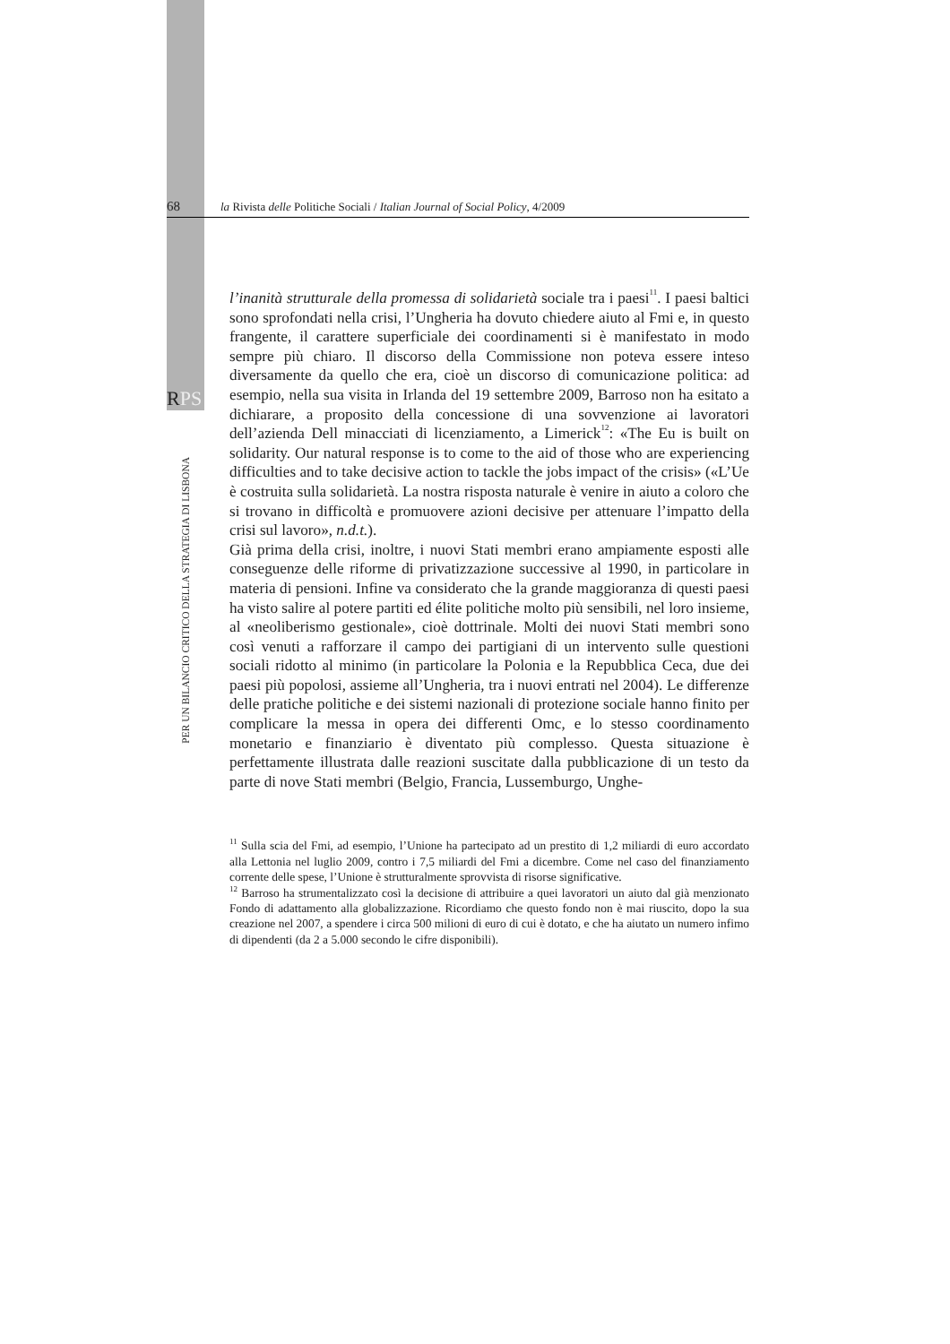68 la Rivista delle Politiche Sociali / Italian Journal of Social Policy, 4/2009
RPS
PER UN BILANCIO CRITICO DELLA STRATEGIA DI LISBONA
l’inanità strutturale della promessa di solidarietà sociale tra i paesi<sup>11</sup>. I paesi baltici sono sprofondati nella crisi, l’Ungheria ha dovuto chiedere aiuto al Fmi e, in questo frangente, il carattere superficiale dei coordinamenti si è manifestato in modo sempre più chiaro. Il discorso della Commissione non poteva essere inteso diversamente da quello che era, cioè un discorso di comunicazione politica: ad esempio, nella sua visita in Irlanda del 19 settembre 2009, Barroso non ha esitato a dichiarare, a proposito della concessione di una sovvenzione ai lavoratori dell’azienda Dell minacciati di licenziamento, a Limerick<sup>12</sup>: «The Eu is built on solidarity. Our natural response is to come to the aid of those who are experiencing difficulties and to take decisive action to tackle the jobs impact of the crisis» («L’Ue è costruita sulla solidarietà. La nostra risposta naturale è venire in aiuto a coloro che si trovano in difficoltà e promuovere azioni decisive per attenuare l’impatto della crisi sul lavoro», n.d.t.).
Già prima della crisi, inoltre, i nuovi Stati membri erano ampiamente esposti alle conseguenze delle riforme di privatizzazione successive al 1990, in particolare in materia di pensioni. Infine va considerato che la grande maggioranza di questi paesi ha visto salire al potere partiti ed élite politiche molto più sensibili, nel loro insieme, al «neoliberismo gestionale», cioè dottrinale. Molti dei nuovi Stati membri sono così venuti a rafforzare il campo dei partigiani di un intervento sulle questioni sociali ridotto al minimo (in particolare la Polonia e la Repubblica Ceca, due dei paesi più popolosi, assieme all’Ungheria, tra i nuovi entrati nel 2004). Le differenze delle pratiche politiche e dei sistemi nazionali di protezione sociale hanno finito per complicare la messa in opera dei differenti Omc, e lo stesso coordinamento monetario e finanziario è diventato più complesso. Questa situazione è perfettamente illustrata dalle reazioni suscitate dalla pubblicazione di un testo da parte di nove Stati membri (Belgio, Francia, Lussemburgo, Unghe-
<sup>11</sup> Sulla scia del Fmi, ad esempio, l’Unione ha partecipato ad un prestito di 1,2 miliardi di euro accordato alla Lettonia nel luglio 2009, contro i 7,5 miliardi del Fmi a dicembre. Come nel caso del finanziamento corrente delle spese, l’Unione è strutturalmente sprovvista di risorse significative.
<sup>12</sup> Barroso ha strumentalizzato così la decisione di attribuire a quei lavoratori un aiuto dal già menzionato Fondo di adattamento alla globalizzazione. Ricordiamo che questo fondo non è mai riuscito, dopo la sua creazione nel 2007, a spendere i circa 500 milioni di euro di cui è dotato, e che ha aiutato un numero infimo di dipendenti (da 2 a 5.000 secondo le cifre disponibili).